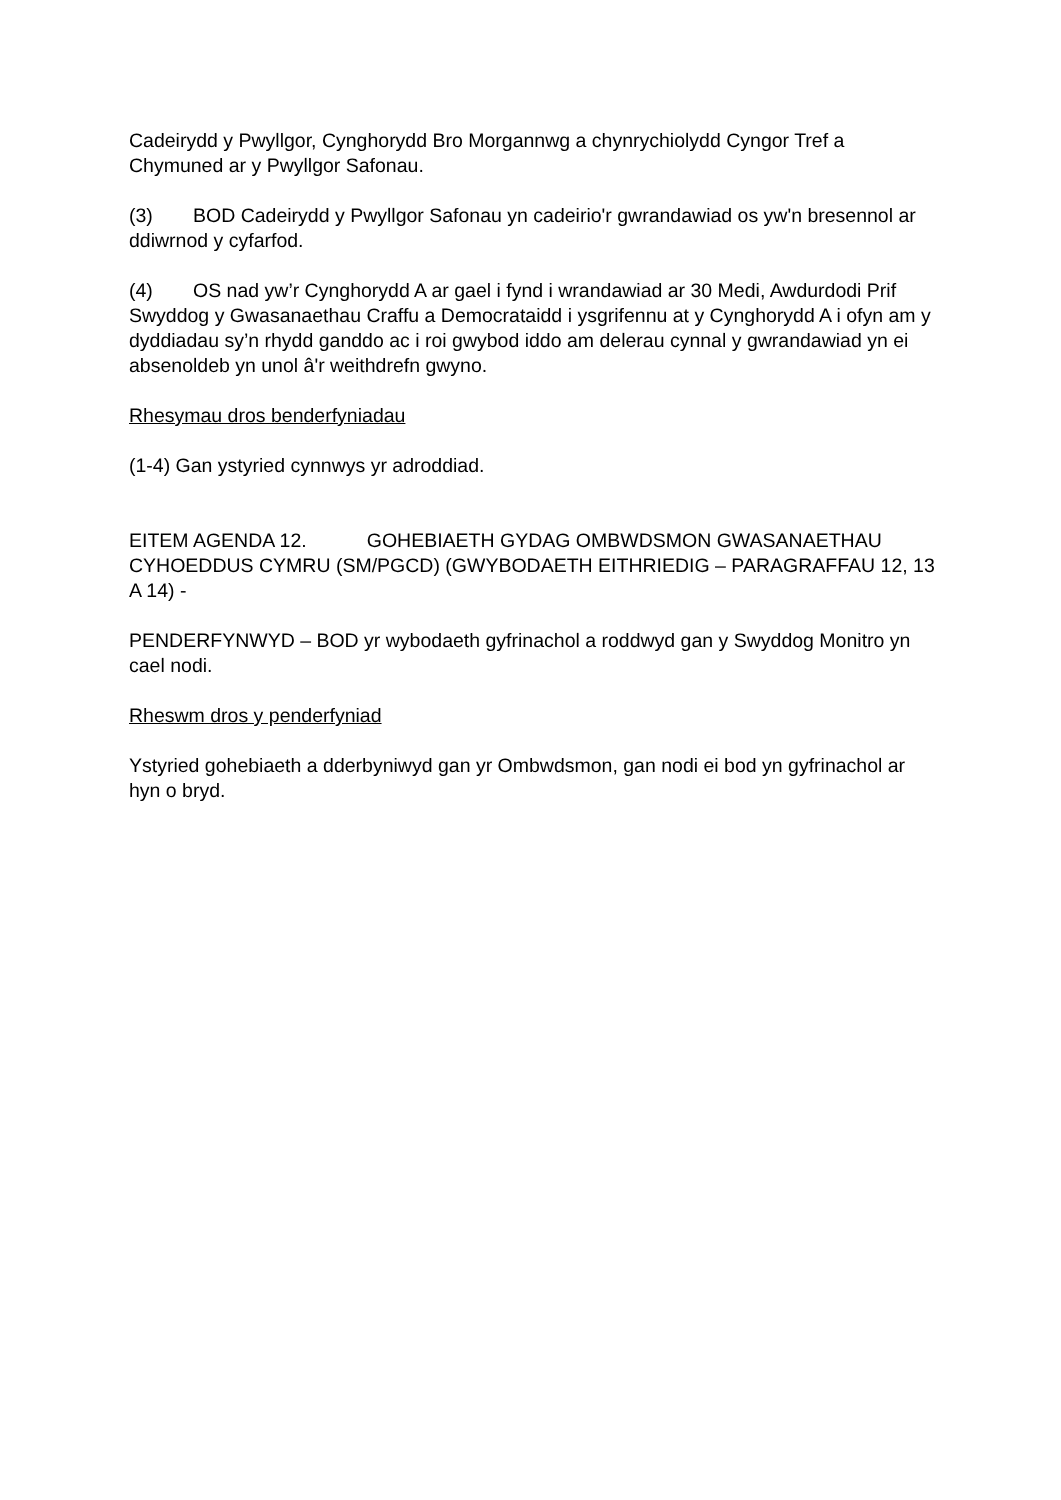Cadeirydd y Pwyllgor, Cynghorydd Bro Morgannwg a chynrychiolydd Cyngor Tref a Chymuned ar y Pwyllgor Safonau.
(3) BOD Cadeirydd y Pwyllgor Safonau yn cadeirio'r gwrandawiad os yw'n bresennol ar ddiwrnod y cyfarfod.
(4) OS nad yw’r Cynghorydd A ar gael i fynd i wrandawiad ar 30 Medi, Awdurdodi Prif Swyddog y Gwasanaethau Craffu a Democrataidd i ysgrifennu at y Cynghorydd A i ofyn am y dyddiadau sy’n rhydd ganddo ac i roi gwybod iddo am delerau cynnal y gwrandawiad yn ei absenoldeb yn unol â'r weithdrefn gwyno.
Rhesymau dros benderfyniadau
(1-4) Gan ystyried cynnwys yr adroddiad.
EITEM AGENDA 12. GOHEBIAETH GYDAG OMBWDSMON GWASANAETHAU CYHOEDDUS CYMRU (SM/PGCD) (GWYBODAETH EITHRIEDIG – PARAGRAFFAU 12, 13 A 14) -
PENDERFYNWYD – BOD yr wybodaeth gyfrinachol a roddwyd gan y Swyddog Monitro yn cael nodi.
Rheswm dros y penderfyniad
Ystyried gohebiaeth a dderbyniwyd gan yr Ombwdsmon, gan nodi ei bod yn gyfrinachol ar hyn o bryd.